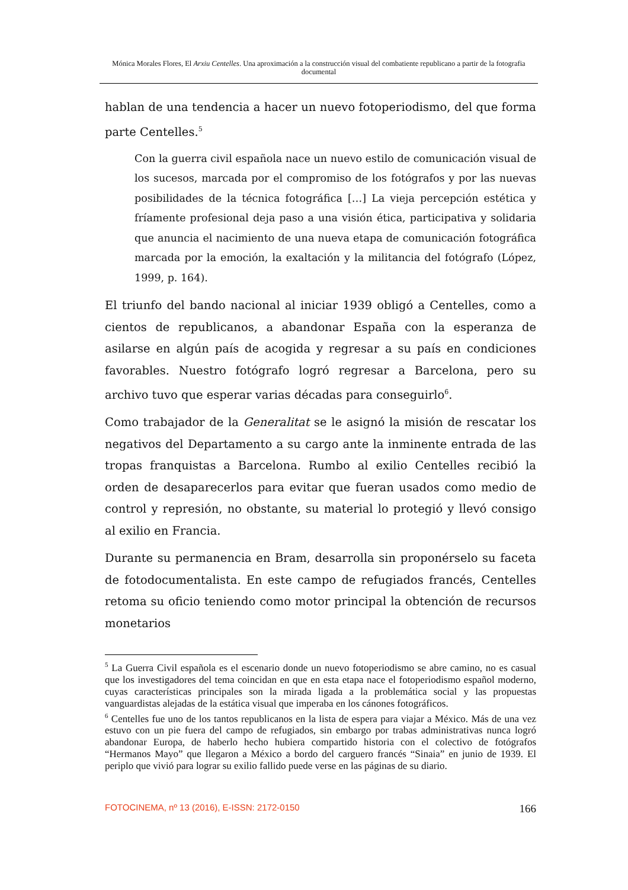Mónica Morales Flores, El Arxiu Centelles. Una aproximación a la construcción visual del combatiente republicano a partir de la fotografia documental
hablan de una tendencia a hacer un nuevo fotoperiodismo, del que forma parte Centelles.<sup>5</sup>
Con la guerra civil española nace un nuevo estilo de comunicación visual de los sucesos, marcada por el compromiso de los fotógrafos y por las nuevas posibilidades de la técnica fotográfica […] La vieja percepción estética y fríamente profesional deja paso a una visión ética, participativa y solidaria que anuncia el nacimiento de una nueva etapa de comunicación fotográfica marcada por la emoción, la exaltación y la militancia del fotógrafo (López, 1999, p. 164).
El triunfo del bando nacional al iniciar 1939 obligó a Centelles, como a cientos de republicanos, a abandonar España con la esperanza de asilarse en algún país de acogida y regresar a su país en condiciones favorables. Nuestro fotógrafo logró regresar a Barcelona, pero su archivo tuvo que esperar varias décadas para conseguirlo<sup>6</sup>.
Como trabajador de la Generalitat se le asignó la misión de rescatar los negativos del Departamento a su cargo ante la inminente entrada de las tropas franquistas a Barcelona. Rumbo al exilio Centelles recibió la orden de desaparecerlos para evitar que fueran usados como medio de control y represión, no obstante, su material lo protegió y llevó consigo al exilio en Francia.
Durante su permanencia en Bram, desarrolla sin proponérselo su faceta de fotodocumentalista. En este campo de refugiados francés, Centelles retoma su oficio teniendo como motor principal la obtención de recursos monetarios
<sup>5</sup> La Guerra Civil española es el escenario donde un nuevo fotoperiodismo se abre camino, no es casual que los investigadores del tema coincidan en que en esta etapa nace el fotoperiodismo español moderno, cuyas características principales son la mirada ligada a la problemática social y las propuestas vanguardistas alejadas de la estática visual que imperaba en los cánones fotográficos.
<sup>6</sup> Centelles fue uno de los tantos republicanos en la lista de espera para viajar a México. Más de una vez estuvo con un pie fuera del campo de refugiados, sin embargo por trabas administrativas nunca logró abandonar Europa, de haberlo hecho hubiera compartido historia con el colectivo de fotógrafos “Hermanos Mayo” que llegaron a México a bordo del carguero francés “Sinaia” en junio de 1939. El periplo que vivió para lograr su exilio fallido puede verse en las páginas de su diario.
FOTOCINEMA, nº 13 (2016), E-ISSN: 2172-0150 166